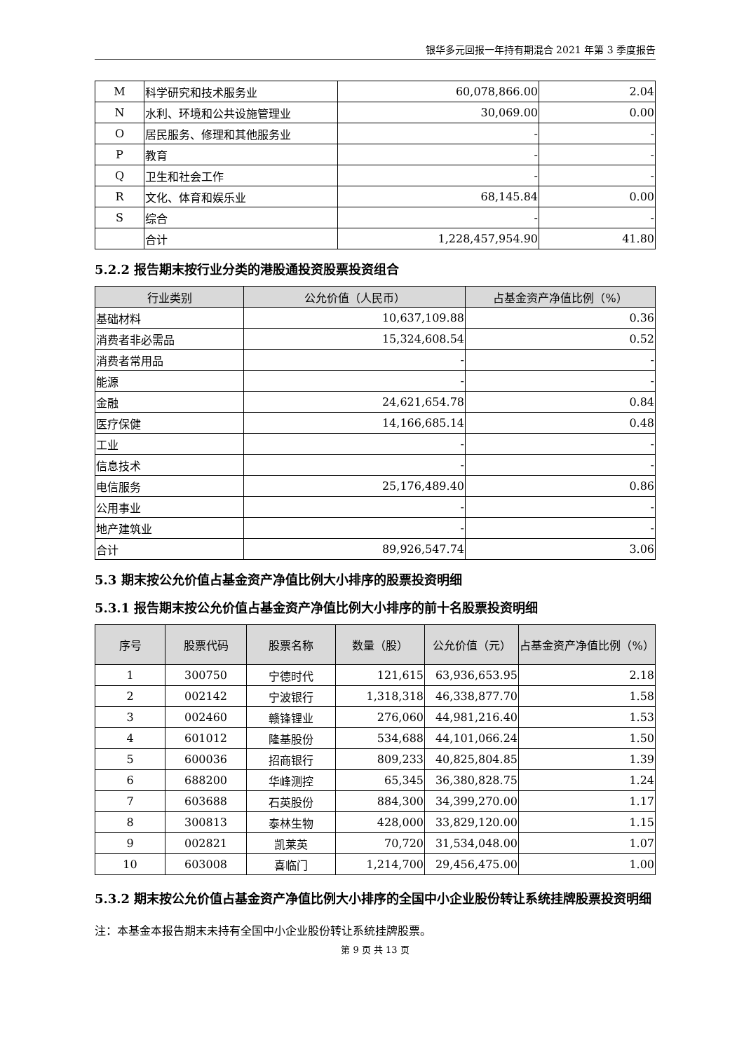银华多元回报一年持有期混合 2021 年第 3 季度报告
| M | 科学研究和技术服务业 | 60,078,866.00 | 2.04 |
| N | 水利、环境和公共设施管理业 | 30,069.00 | 0.00 |
| O | 居民服务、修理和其他服务业 | - | - |
| P | 教育 | - | - |
| Q | 卫生和社会工作 | - | - |
| R | 文化、体育和娱乐业 | 68,145.84 | 0.00 |
| S | 综合 | - | - |
| | 合计 | 1,228,457,954.90 | 41.80 |
5.2.2 报告期末按行业分类的港股通投资股票投资组合
| 行业类别 | 公允价值（人民币） | 占基金资产净值比例（%） |
| --- | --- | --- |
| 基础材料 | 10,637,109.88 | 0.36 |
| 消费者非必需品 | 15,324,608.54 | 0.52 |
| 消费者常用品 | - | - |
| 能源 | - | - |
| 金融 | 24,621,654.78 | 0.84 |
| 医疗保健 | 14,166,685.14 | 0.48 |
| 工业 | - | - |
| 信息技术 | - | - |
| 电信服务 | 25,176,489.40 | 0.86 |
| 公用事业 | - | - |
| 地产建筑业 | - | - |
| 合计 | 89,926,547.74 | 3.06 |
5.3 期末按公允价值占基金资产净值比例大小排序的股票投资明细
5.3.1 报告期末按公允价值占基金资产净值比例大小排序的前十名股票投资明细
| 序号 | 股票代码 | 股票名称 | 数量（股） | 公允价值（元） | 占基金资产净值比例（%） |
| --- | --- | --- | --- | --- | --- |
| 1 | 300750 | 宁德时代 | 121,615 | 63,936,653.95 | 2.18 |
| 2 | 002142 | 宁波银行 | 1,318,318 | 46,338,877.70 | 1.58 |
| 3 | 002460 | 赣锋锂业 | 276,060 | 44,981,216.40 | 1.53 |
| 4 | 601012 | 隆基股份 | 534,688 | 44,101,066.24 | 1.50 |
| 5 | 600036 | 招商银行 | 809,233 | 40,825,804.85 | 1.39 |
| 6 | 688200 | 华峰测控 | 65,345 | 36,380,828.75 | 1.24 |
| 7 | 603688 | 石英股份 | 884,300 | 34,399,270.00 | 1.17 |
| 8 | 300813 | 泰林生物 | 428,000 | 33,829,120.00 | 1.15 |
| 9 | 002821 | 凯莱英 | 70,720 | 31,534,048.00 | 1.07 |
| 10 | 603008 | 喜临门 | 1,214,700 | 29,456,475.00 | 1.00 |
5.3.2 期末按公允价值占基金资产净值比例大小排序的全国中小企业股份转让系统挂牌股票投资明细
注：本基金本报告期末未持有全国中小企业股份转让系统挂牌股票。
第 9 页 共 13 页